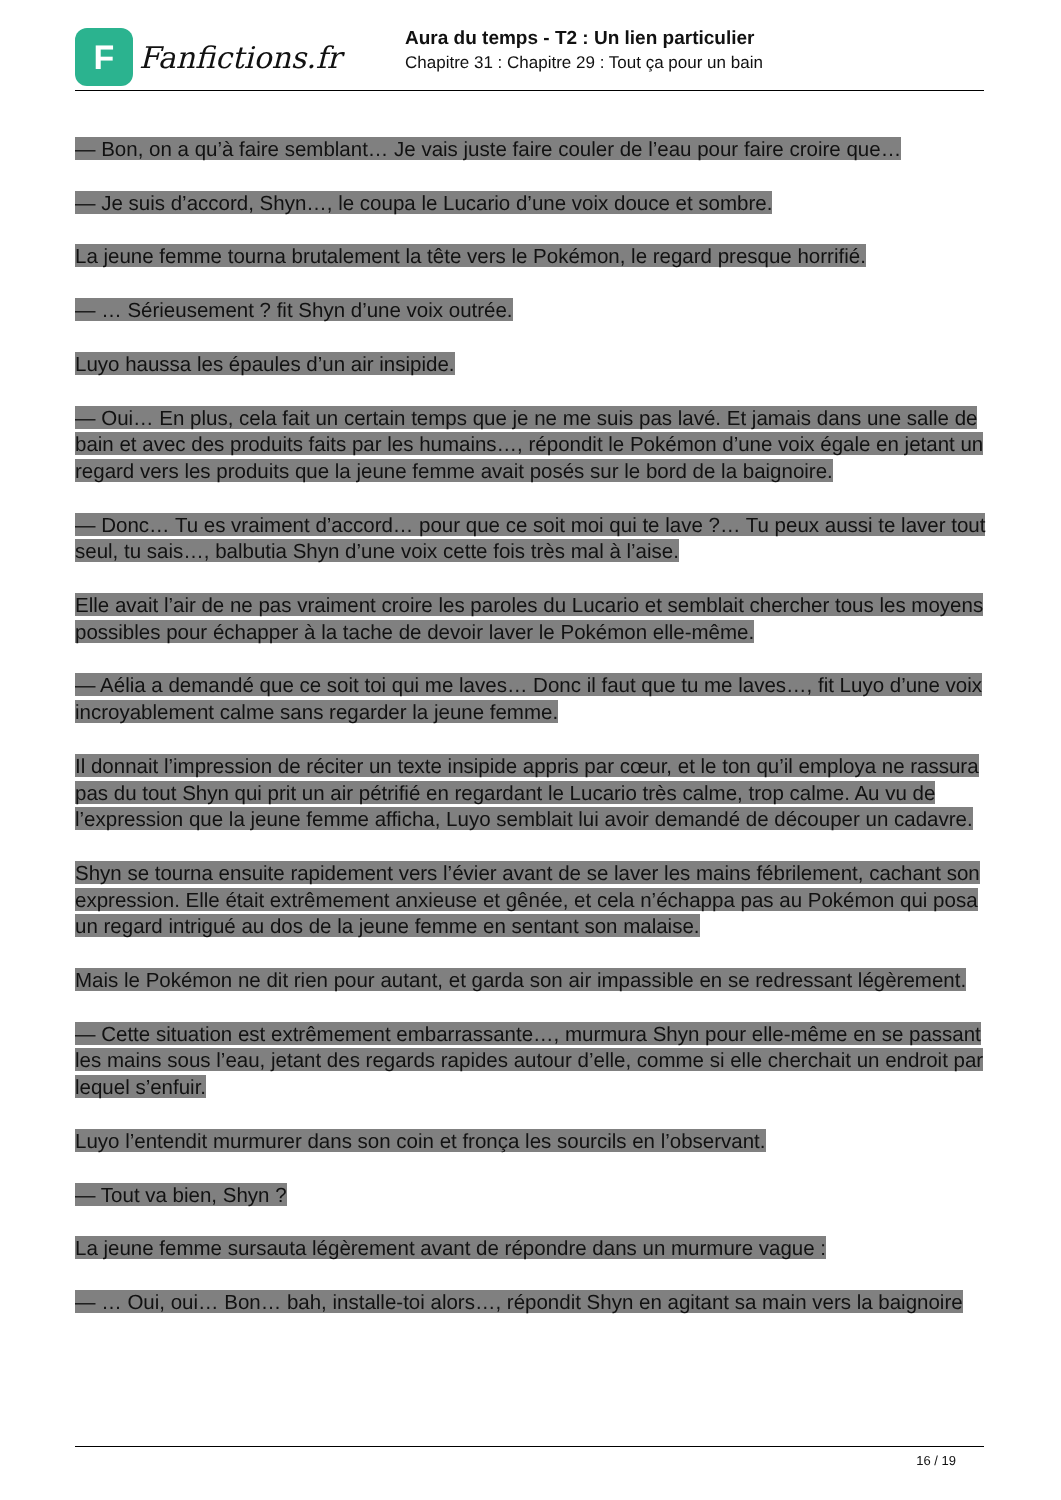F
Fanfictions.fr
Aura du temps - T2 : Un lien particulier
Chapitre 31 : Chapitre 29 : Tout ça pour un bain
— Bon, on a qu’à faire semblant… Je vais juste faire couler de l’eau pour faire croire que…
— Je suis d’accord, Shyn…, le coupa le Lucario d’une voix douce et sombre.
La jeune femme tourna brutalement la tête vers le Pokémon, le regard presque horrifié.
— … Sérieusement ? fit Shyn d’une voix outrée.
Luyo haussa les épaules d’un air insipide.
— Oui… En plus, cela fait un certain temps que je ne me suis pas lavé. Et jamais dans une salle de bain et avec des produits faits par les humains…, répondit le Pokémon d’une voix égale en jetant un regard vers les produits que la jeune femme avait posés sur le bord de la baignoire.
— Donc… Tu es vraiment d’accord… pour que ce soit moi qui te lave ?… Tu peux aussi te laver tout seul, tu sais…, balbutia Shyn d’une voix cette fois très mal à l’aise.
Elle avait l’air de ne pas vraiment croire les paroles du Lucario et semblait chercher tous les moyens possibles pour échapper à la tache de devoir laver le Pokémon elle-même.
— Aélia a demandé que ce soit toi qui me laves… Donc il faut que tu me laves…, fit Luyo d’une voix incroyablement calme sans regarder la jeune femme.
Il donnait l’impression de réciter un texte insipide appris par cœur, et le ton qu’il employa ne rassura pas du tout Shyn qui prit un air pétrifié en regardant le Lucario très calme, trop calme. Au vu de l’expression que la jeune femme afficha, Luyo semblait lui avoir demandé de découper un cadavre.
Shyn se tourna ensuite rapidement vers l’évier avant de se laver les mains fébrilement, cachant son expression. Elle était extrêmement anxieuse et gênée, et cela n’échappa pas au Pokémon qui posa un regard intrigué au dos de la jeune femme en sentant son malaise.
Mais le Pokémon ne dit rien pour autant, et garda son air impassible en se redressant légèrement.
— Cette situation est extrêmement embarrassante…, murmura Shyn pour elle-même en se passant les mains sous l’eau, jetant des regards rapides autour d’elle, comme si elle cherchait un endroit par lequel s’enfuir.
Luyo l’entendit murmurer dans son coin et fronça les sourcils en l’observant.
— Tout va bien, Shyn ?
La jeune femme sursauta légèrement avant de répondre dans un murmure vague :
— … Oui, oui… Bon… bah, installe-toi alors…, répondit Shyn en agitant sa main vers la baignoire
16 / 19